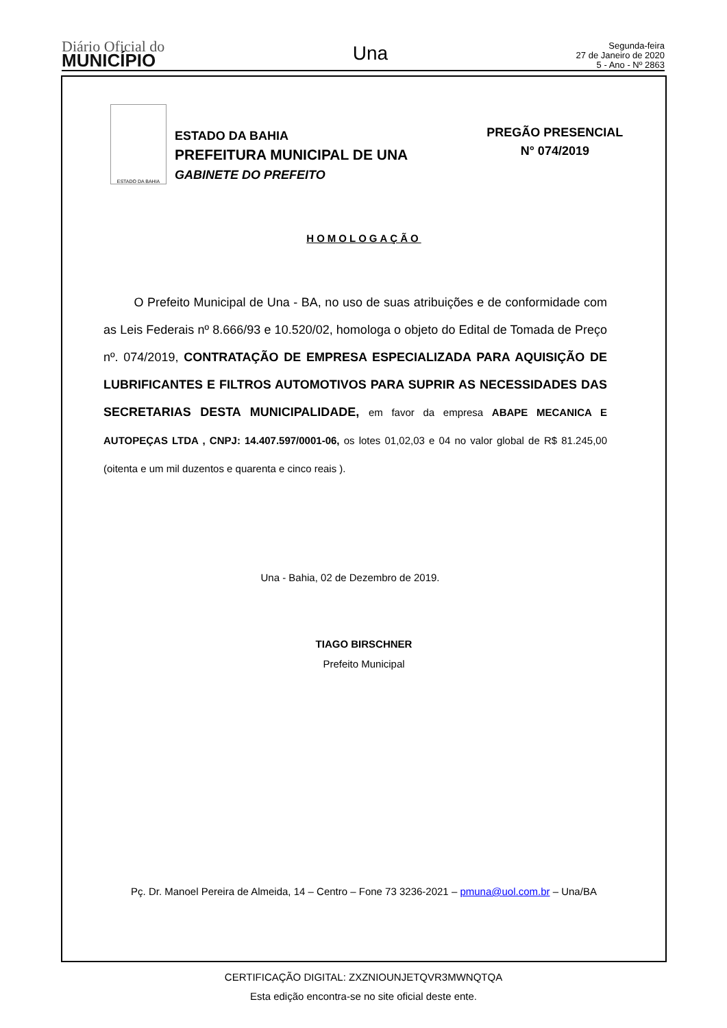Diário Oficial do
MUNICÍPIO
Una
Segunda-feira
27 de Janeiro de 2020
5 - Ano - Nº 2863
ESTADO DA BAHIA
ESTADO DA BAHIA
PREFEITURA MUNICIPAL DE UNA
GABINETE DO PREFEITO
PREGÃO PRESENCIAL
N° 074/2019
HOMOLOGAÇÃO
O Prefeito Municipal de Una - BA, no uso de suas atribuições e de conformidade com as Leis Federais nº 8.666/93 e 10.520/02, homologa o objeto do Edital de Tomada de Preço nº. 074/2019, CONTRATAÇÃO DE EMPRESA ESPECIALIZADA PARA AQUISIÇÃO DE LUBRIFICANTES E FILTROS AUTOMOTIVOS PARA SUPRIR AS NECESSIDADES DAS SECRETARIAS DESTA MUNICIPALIDADE, em favor da empresa ABAPE MECANICA E AUTOPEÇAS LTDA , CNPJ: 14.407.597/0001-06, os lotes 01,02,03 e 04 no valor global de R$ 81.245,00 (oitenta e um mil duzentos e quarenta e cinco reais ).
Una - Bahia, 02 de Dezembro de 2019.
TIAGO BIRSCHNER
Prefeito Municipal
Pç. Dr. Manoel Pereira de Almeida, 14 – Centro – Fone 73 3236-2021 – pmuna@uol.com.br – Una/BA
CERTIFICAÇÃO DIGITAL: ZXZNIOUNJETQVR3MWNQTQA
Esta edição encontra-se no site oficial deste ente.